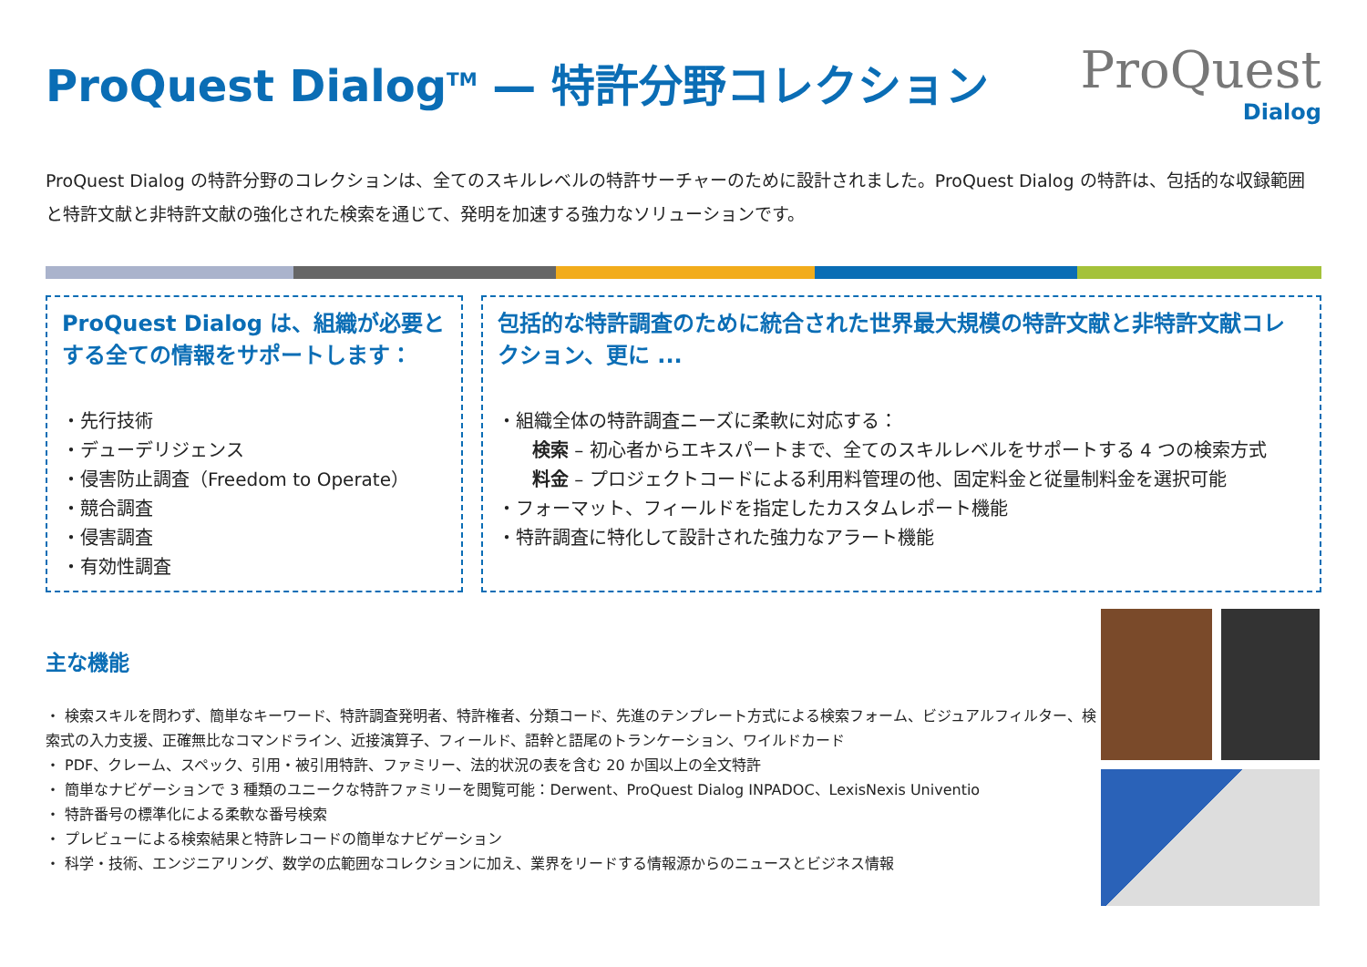ProQuest Dialog<sup>TM</sup> — 特許分野コレクション
ProQuest
Dialog
ProQuest Dialog の特許分野のコレクションは、全てのスキルレベルの特許サーチャーのために設計されました。ProQuest Dialog の特許は、包括的な収録範囲と特許文献と非特許文献の強化された検索を通じて、発明を加速する強力なソリューションです。
ProQuest Dialog は、組織が必要とする全ての情報をサポートします：
・先行技術
・デューデリジェンス
・侵害防止調査（Freedom to Operate）
・競合調査
・侵害調査
・有効性調査
包括的な特許調査のために統合された世界最大規模の特許文献と非特許文献コレクション、更に ...
・組織全体の特許調査ニーズに柔軟に対応する：
検索 – 初心者からエキスパートまで、全てのスキルレベルをサポートする 4 つの検索方式
料金 – プロジェクトコードによる利用料管理の他、固定料金と従量制料金を選択可能
・フォーマット、フィールドを指定したカスタムレポート機能
・特許調査に特化して設計された強力なアラート機能
主な機能
・ 検索スキルを問わず、簡単なキーワード、特許調査発明者、特許権者、分類コード、先進のテンプレート方式による検索フォーム、ビジュアルフィルター、検索式の入力支援、正確無比なコマンドライン、近接演算子、フィールド、語幹と語尾のトランケーション、ワイルドカード
・ PDF、クレーム、スペック、引用・被引用特許、ファミリー、法的状況の表を含む 20 か国以上の全文特許
・ 簡単なナビゲーションで 3 種類のユニークな特許ファミリーを閲覧可能：Derwent、ProQuest Dialog INPADOC、LexisNexis Univentio
・ 特許番号の標準化による柔軟な番号検索
・ プレビューによる検索結果と特許レコードの簡単なナビゲーション
・ 科学・技術、エンジニアリング、数学の広範囲なコレクションに加え、業界をリードする情報源からのニュースとビジネス情報